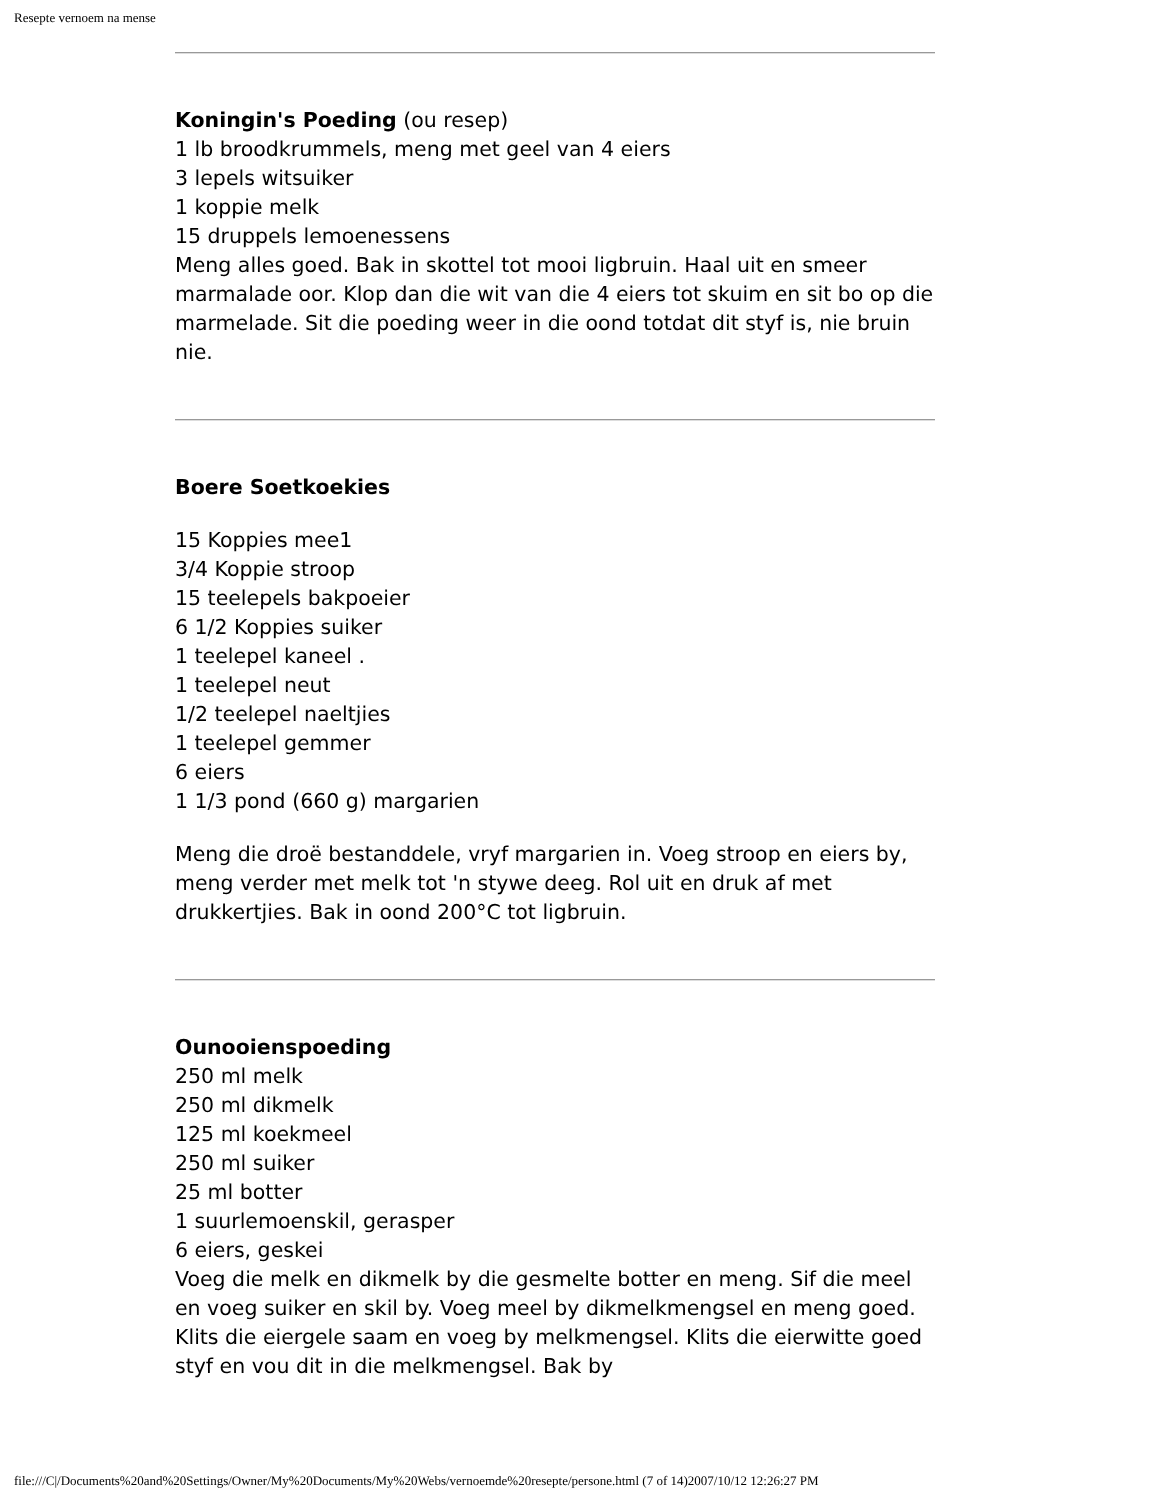Resepte vernoem na mense
Koningin's Poeding (ou resep)
1 lb broodkrummels, meng met geel van 4 eiers
3 lepels witsuiker
1 koppie melk
15 druppels lemoenessens
Meng alles goed. Bak in skottel tot mooi ligbruin. Haal uit en smeer marmalade oor. Klop dan die wit van die 4 eiers tot skuim en sit bo op die marmelade. Sit die poeding weer in die oond totdat dit styf is, nie bruin nie.
Boere Soetkoekies
15 Koppies mee1
3/4 Koppie stroop
15 teelepels bakpoeier
6 1/2 Koppies suiker
1 teelepel kaneel .
1 teelepel neut
1/2 teelepel naeltjies
1 teelepel gemmer
6 eiers
1 1/3 pond (660 g) margarien
Meng die droë bestanddele, vryf margarien in. Voeg stroop en eiers by,
meng verder met melk tot 'n stywe deeg. Rol uit en druk af met drukkertjies. Bak in oond 200°C tot ligbruin.
Ounooienspoeding
250 ml melk
250 ml dikmelk
125 ml koekmeel
250 ml suiker
25 ml botter
1 suurlemoenskil, gerasper
6 eiers, geskei
Voeg die melk en dikmelk by die gesmelte botter en meng. Sif die meel en voeg suiker en skil by. Voeg meel by dikmelkmengsel en meng goed. Klits die eiergele saam en voeg by melkmengsel. Klits die eierwitte goed styf en vou dit in die melkmengsel. Bak by
file:///C|/Documents%20and%20Settings/Owner/My%20Documents/My%20Webs/vernoemde%20resepte/persone.html (7 of 14)2007/10/12 12:26:27 PM